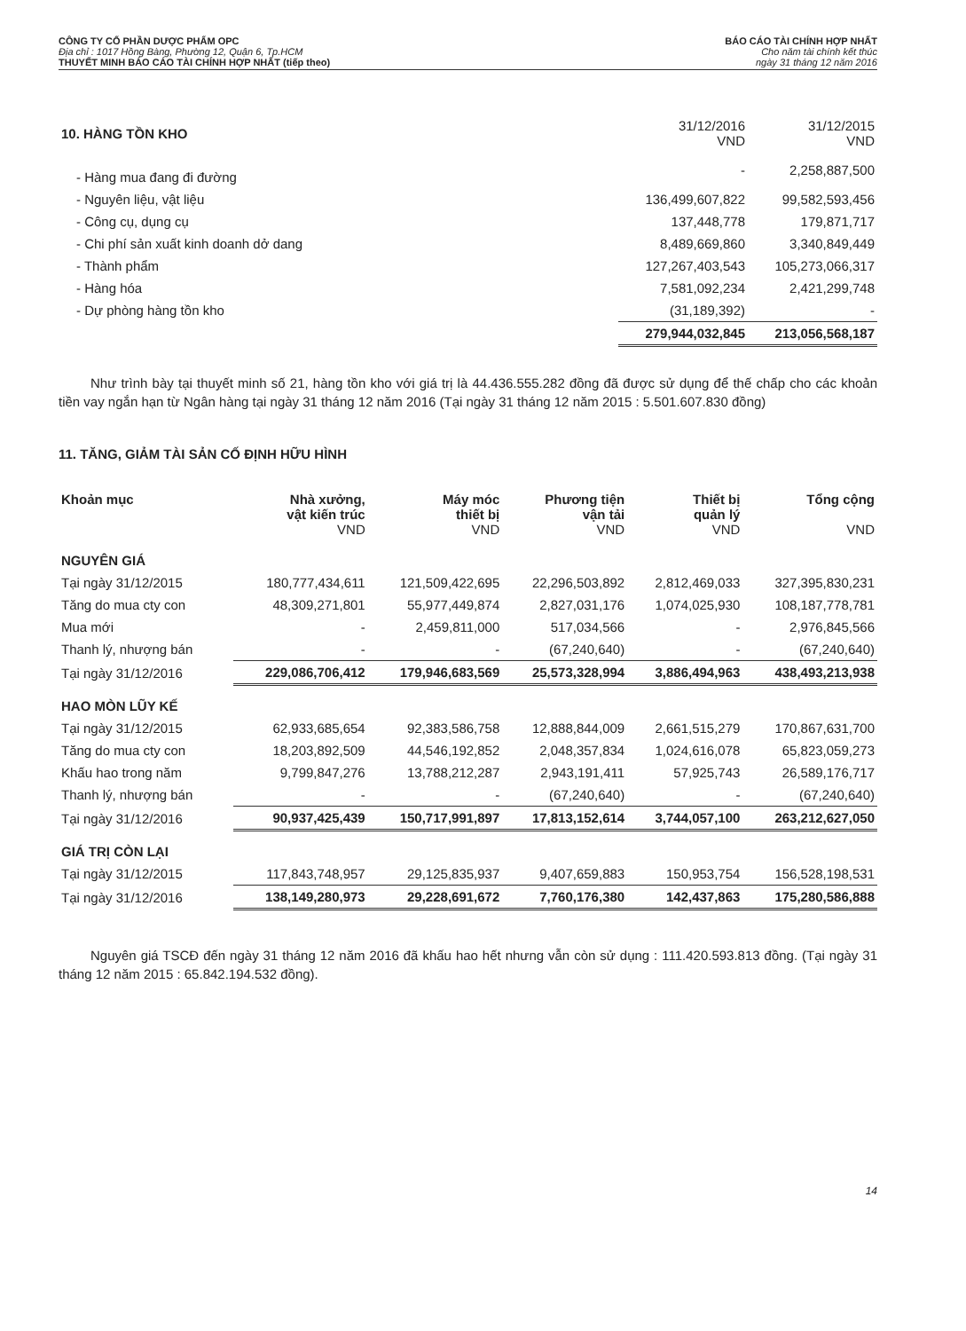CÔNG TY CỔ PHẦN DƯỢC PHẨM OPC
Địa chỉ : 1017 Hồng Bàng, Phường 12, Quận 6, Tp.HCM
THUYẾT MINH BÁO CÁO TÀI CHÍNH HỢP NHẤT (tiếp theo)
BÁO CÁO TÀI CHÍNH HỢP NHẤT
Cho năm tài chính kết thúc
ngày 31 tháng 12 năm 2016
| 10. HÀNG TỒN KHO | 31/12/2016 VND | 31/12/2015 VND |
| - Hàng mua đang đi đường | - | 2,258,887,500 |
| - Nguyên liệu, vật liệu | 136,499,607,822 | 99,582,593,456 |
| - Công cụ, dụng cụ | 137,448,778 | 179,871,717 |
| - Chi phí sản xuất kinh doanh dở dang | 8,489,669,860 | 3,340,849,449 |
| - Thành phẩm | 127,267,403,543 | 105,273,066,317 |
| - Hàng hóa | 7,581,092,234 | 2,421,299,748 |
| - Dự phòng hàng tồn kho | (31,189,392) | - |
| | 279,944,032,845 | 213,056,568,187 |
Như trình bày tại thuyết minh số 21, hàng tồn kho với giá trị là 44.436.555.282 đồng đã được sử dụng để thế chấp cho các khoản tiền vay ngắn hạn từ Ngân hàng tại ngày 31 tháng 12 năm 2016 (Tại ngày 31 tháng 12 năm 2015 : 5.501.607.830 đồng)
11. TĂNG, GIẢM TÀI SẢN CỐ ĐỊNH HỮU HÌNH
| Khoản mục | Nhà xưởng, vật kiến trúc VND | Máy móc thiết bị VND | Phương tiện vận tải VND | Thiết bị quản lý VND | Tổng cộng VND |
| --- | --- | --- | --- | --- | --- |
| NGUYÊN GIÁ | | | | | |
| Tại ngày 31/12/2015 | 180,777,434,611 | 121,509,422,695 | 22,296,503,892 | 2,812,469,033 | 327,395,830,231 |
| Tăng do mua cty con | 48,309,271,801 | 55,977,449,874 | 2,827,031,176 | 1,074,025,930 | 108,187,778,781 |
| Mua mới | - | 2,459,811,000 | 517,034,566 | - | 2,976,845,566 |
| Thanh lý, nhượng bán | - | - | (67,240,640) | - | (67,240,640) |
| Tại ngày 31/12/2016 | 229,086,706,412 | 179,946,683,569 | 25,573,328,994 | 3,886,494,963 | 438,493,213,938 |
| HAO MÒN LŨY KẾ | | | | | |
| Tại ngày 31/12/2015 | 62,933,685,654 | 92,383,586,758 | 12,888,844,009 | 2,661,515,279 | 170,867,631,700 |
| Tăng do mua cty con | 18,203,892,509 | 44,546,192,852 | 2,048,357,834 | 1,024,616,078 | 65,823,059,273 |
| Khấu hao trong năm | 9,799,847,276 | 13,788,212,287 | 2,943,191,411 | 57,925,743 | 26,589,176,717 |
| Thanh lý, nhượng bán | - | - | (67,240,640) | - | (67,240,640) |
| Tại ngày 31/12/2016 | 90,937,425,439 | 150,717,991,897 | 17,813,152,614 | 3,744,057,100 | 263,212,627,050 |
| GIÁ TRỊ CÒN LẠI | | | | | |
| Tại ngày 31/12/2015 | 117,843,748,957 | 29,125,835,937 | 9,407,659,883 | 150,953,754 | 156,528,198,531 |
| Tại ngày 31/12/2016 | 138,149,280,973 | 29,228,691,672 | 7,760,176,380 | 142,437,863 | 175,280,586,888 |
Nguyên giá TSCĐ đến ngày 31 tháng 12 năm 2016 đã khấu hao hết nhưng vẫn còn sử dụng : 111.420.593.813 đồng. (Tại ngày 31 tháng 12 năm 2015 : 65.842.194.532 đồng).
14